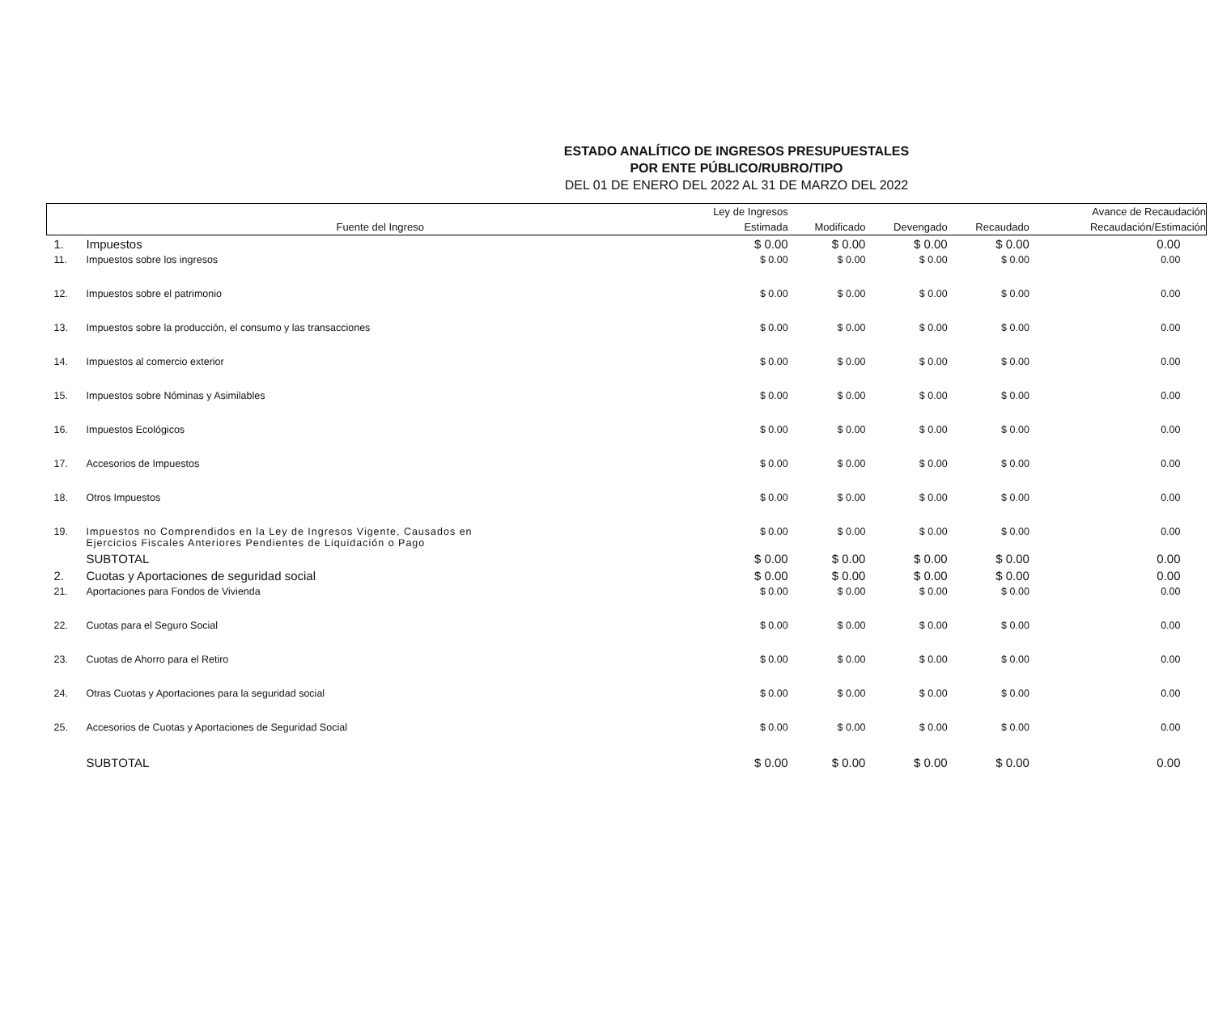ESTADO ANALÍTICO DE INGRESOS PRESUPUESTALES
POR ENTE PÚBLICO/RUBRO/TIPO
DEL 01 DE ENERO DEL 2022 AL 31 DE MARZO DEL 2022
| | | Ley de Ingresos | | | | Avance de Recaudación |
| --- | --- | --- | --- | --- | --- | --- |
| | Fuente del Ingreso | Estimada | Modificado | Devengado | Recaudado | Recaudación/Estimación |
| 1. | Impuestos | $ 0.00 | $ 0.00 | $ 0.00 | $ 0.00 | 0.00 |
| 11. | Impuestos sobre los ingresos | $ 0.00 | $ 0.00 | $ 0.00 | $ 0.00 | 0.00 |
| 12. | Impuestos sobre el patrimonio | $ 0.00 | $ 0.00 | $ 0.00 | $ 0.00 | 0.00 |
| 13. | Impuestos sobre la producción, el consumo y las transacciones | $ 0.00 | $ 0.00 | $ 0.00 | $ 0.00 | 0.00 |
| 14. | Impuestos al comercio exterior | $ 0.00 | $ 0.00 | $ 0.00 | $ 0.00 | 0.00 |
| 15. | Impuestos sobre Nóminas y Asimilables | $ 0.00 | $ 0.00 | $ 0.00 | $ 0.00 | 0.00 |
| 16. | Impuestos Ecológicos | $ 0.00 | $ 0.00 | $ 0.00 | $ 0.00 | 0.00 |
| 17. | Accesorios de Impuestos | $ 0.00 | $ 0.00 | $ 0.00 | $ 0.00 | 0.00 |
| 18. | Otros Impuestos | $ 0.00 | $ 0.00 | $ 0.00 | $ 0.00 | 0.00 |
| 19. | Impuestos no Comprendidos en la Ley de Ingresos Vigente, Causados en Ejercicios Fiscales Anteriores Pendientes de Liquidación o Pago | $ 0.00 | $ 0.00 | $ 0.00 | $ 0.00 | 0.00 |
| | SUBTOTAL | $ 0.00 | $ 0.00 | $ 0.00 | $ 0.00 | 0.00 |
| 2. | Cuotas y Aportaciones de seguridad social | $ 0.00 | $ 0.00 | $ 0.00 | $ 0.00 | 0.00 |
| 21. | Aportaciones para Fondos de Vivienda | $ 0.00 | $ 0.00 | $ 0.00 | $ 0.00 | 0.00 |
| 22. | Cuotas para el Seguro Social | $ 0.00 | $ 0.00 | $ 0.00 | $ 0.00 | 0.00 |
| 23. | Cuotas de Ahorro para el Retiro | $ 0.00 | $ 0.00 | $ 0.00 | $ 0.00 | 0.00 |
| 24. | Otras Cuotas y Aportaciones para la seguridad social | $ 0.00 | $ 0.00 | $ 0.00 | $ 0.00 | 0.00 |
| 25. | Accesorios de Cuotas y Aportaciones de Seguridad Social | $ 0.00 | $ 0.00 | $ 0.00 | $ 0.00 | 0.00 |
| | SUBTOTAL | $ 0.00 | $ 0.00 | $ 0.00 | $ 0.00 | 0.00 |